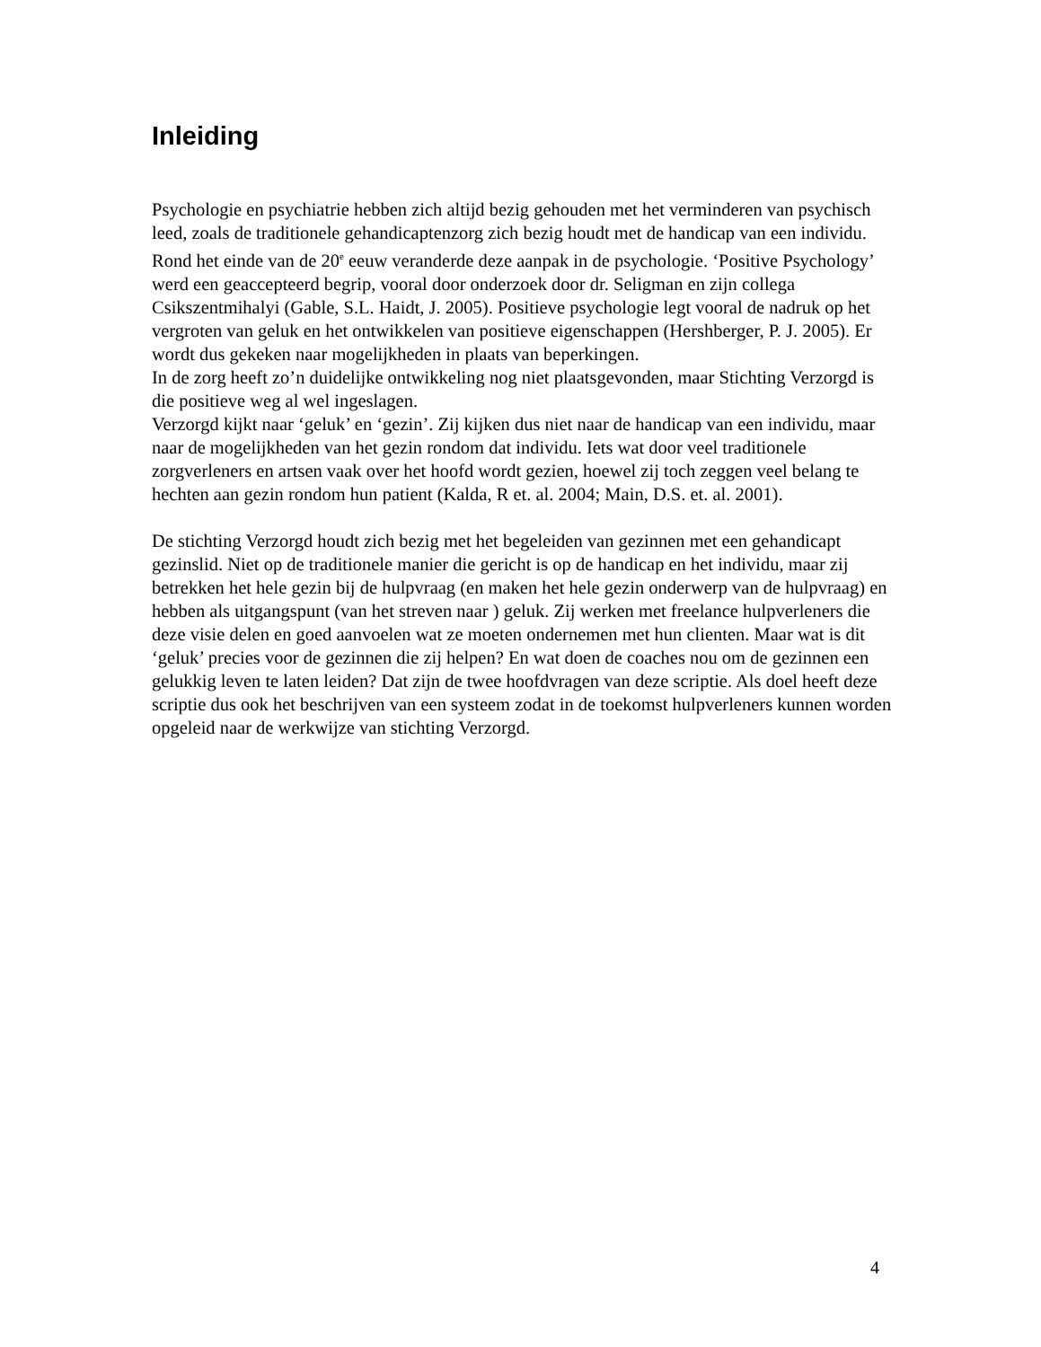Inleiding
Psychologie en psychiatrie hebben zich altijd bezig gehouden met het verminderen van psychisch leed, zoals de traditionele gehandicaptenzorg zich bezig houdt met de handicap van een individu. Rond het einde van de 20<sup>e</sup> eeuw veranderde deze aanpak in de psychologie. ‘Positive Psychology’ werd een geaccepteerd begrip, vooral door onderzoek door dr. Seligman en zijn collega Csikszentmihalyi (Gable, S.L. Haidt, J. 2005). Positieve psychologie legt vooral de nadruk op het vergroten van geluk en het ontwikkelen van positieve eigenschappen (Hershberger, P. J. 2005). Er wordt dus gekeken naar mogelijkheden in plaats van beperkingen.
In de zorg heeft zo’n duidelijke ontwikkeling nog niet plaatsgevonden, maar Stichting Verzorgd is die positieve weg al wel ingeslagen.
Verzorgd kijkt naar ‘geluk’ en ‘gezin’. Zij kijken dus niet naar de handicap van een individu, maar naar de mogelijkheden van het gezin rondom dat individu. Iets wat door veel traditionele zorgverleners en artsen vaak over het hoofd wordt gezien, hoewel zij toch zeggen veel belang te hechten aan gezin rondom hun patient (Kalda, R et. al. 2004; Main, D.S. et. al. 2001).
De stichting Verzorgd houdt zich bezig met het begeleiden van gezinnen met een gehandicapt gezinslid. Niet op de traditionele manier die gericht is op de handicap en het individu, maar zij betrekken het hele gezin bij de hulpvraag (en maken het hele gezin onderwerp van de hulpvraag) en hebben als uitgangspunt (van het streven naar ) geluk. Zij werken met freelance hulpverleners die deze visie delen en goed aanvoelen wat ze moeten ondernemen met hun clienten. Maar wat is dit ‘geluk’ precies voor de gezinnen die zij helpen? En wat doen de coaches nou om de gezinnen een gelukkig leven te laten leiden? Dat zijn de twee hoofdvragen van deze scriptie. Als doel heeft deze scriptie dus ook het beschrijven van een systeem zodat in de toekomst hulpverleners kunnen worden opgeleid naar de werkwijze van stichting Verzorgd.
4